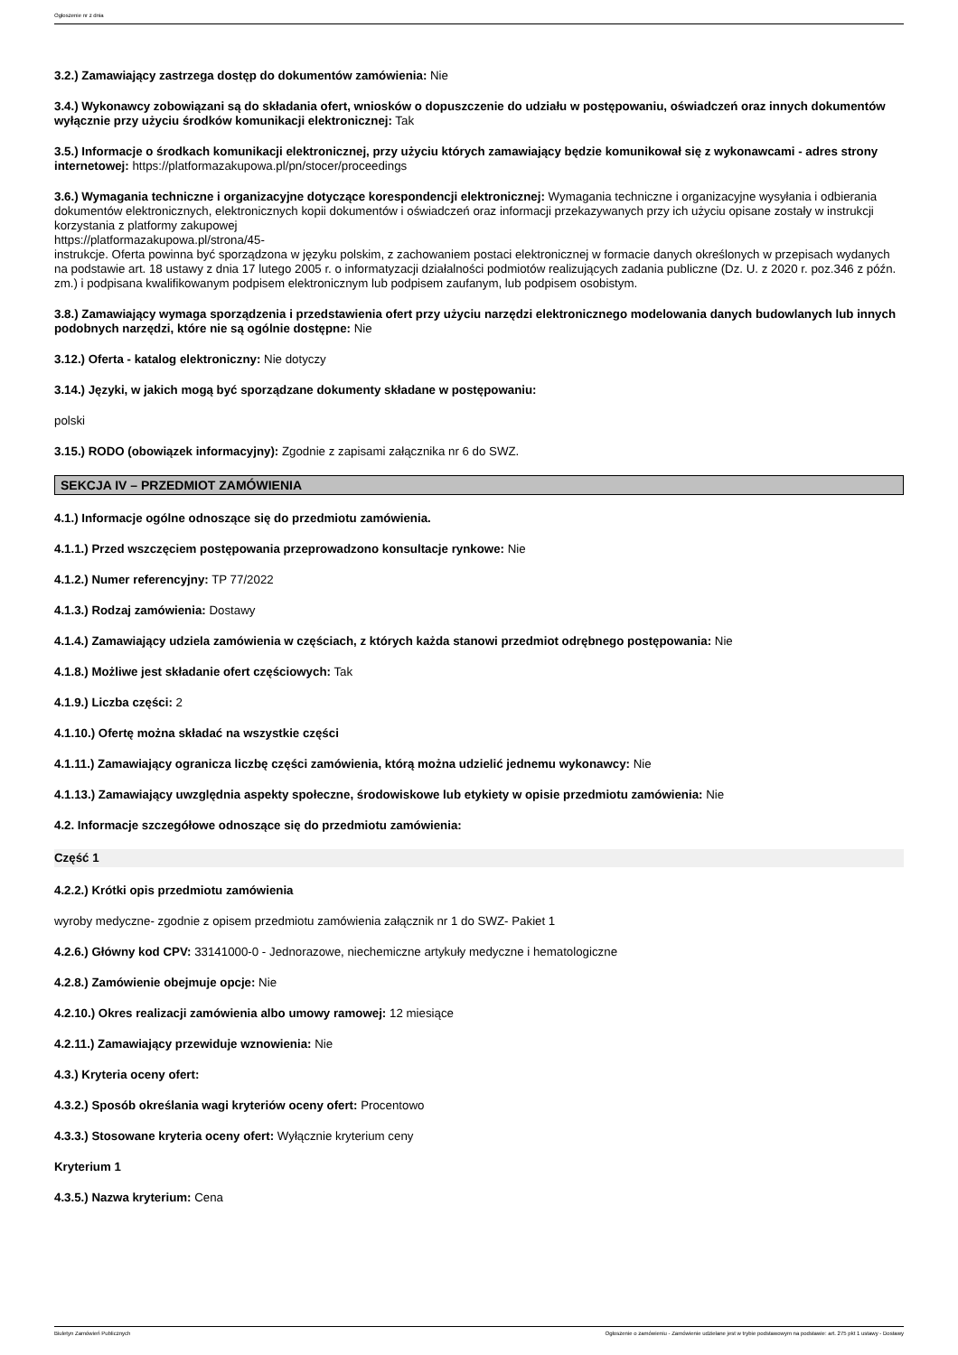Ogłoszenie nr z dnia
3.2.) Zamawiający zastrzega dostęp do dokumentów zamówienia: Nie
3.4.) Wykonawcy zobowiązani są do składania ofert, wniosków o dopuszczenie do udziału w postępowaniu, oświadczeń oraz innych dokumentów wyłącznie przy użyciu środków komunikacji elektronicznej: Tak
3.5.) Informacje o środkach komunikacji elektronicznej, przy użyciu których zamawiający będzie komunikował się z wykonawcami - adres strony internetowej: https://platformazakupowa.pl/pn/stocer/proceedings
3.6.) Wymagania techniczne i organizacyjne dotyczące korespondencji elektronicznej: Wymagania techniczne i organizacyjne wysyłania i odbierania dokumentów elektronicznych, elektronicznych kopii dokumentów i oświadczeń oraz informacji przekazywanych przy ich użyciu opisane zostały w instrukcji korzystania z platformy zakupowej
https://platformazakupowa.pl/strona/45-
instrukcje. Oferta powinna być sporządzona w języku polskim, z zachowaniem postaci elektronicznej w formacie danych określonych w przepisach wydanych na podstawie art. 18 ustawy z dnia 17 lutego 2005 r. o informatyzacji działalności podmiotów realizujących zadania publiczne (Dz. U. z 2020 r. poz.346 z późn. zm.) i podpisana kwalifikowanym podpisem elektronicznym lub podpisem zaufanym, lub podpisem osobistym.
3.8.) Zamawiający wymaga sporządzenia i przedstawienia ofert przy użyciu narzędzi elektronicznego modelowania danych budowlanych lub innych podobnych narzędzi, które nie są ogólnie dostępne: Nie
3.12.) Oferta - katalog elektroniczny: Nie dotyczy
3.14.) Języki, w jakich mogą być sporządzane dokumenty składane w postępowaniu:
polski
3.15.) RODO (obowiązek informacyjny): Zgodnie z zapisami załącznika nr 6 do SWZ.
SEKCJA IV – PRZEDMIOT ZAMÓWIENIA
4.1.) Informacje ogólne odnoszące się do przedmiotu zamówienia.
4.1.1.) Przed wszczęciem postępowania przeprowadzono konsultacje rynkowe: Nie
4.1.2.) Numer referencyjny: TP 77/2022
4.1.3.) Rodzaj zamówienia: Dostawy
4.1.4.) Zamawiający udziela zamówienia w częściach, z których każda stanowi przedmiot odrębnego postępowania: Nie
4.1.8.) Możliwe jest składanie ofert częściowych: Tak
4.1.9.) Liczba części: 2
4.1.10.) Ofertę można składać na wszystkie części
4.1.11.) Zamawiający ogranicza liczbę części zamówienia, którą można udzielić jednemu wykonawcy: Nie
4.1.13.) Zamawiający uwzględnia aspekty społeczne, środowiskowe lub etykiety w opisie przedmiotu zamówienia: Nie
4.2. Informacje szczegółowe odnoszące się do przedmiotu zamówienia:
Część 1
4.2.2.) Krótki opis przedmiotu zamówienia
wyroby medyczne- zgodnie z opisem przedmiotu zamówienia załącznik nr 1 do SWZ- Pakiet 1
4.2.6.) Główny kod CPV: 33141000-0 - Jednorazowe, niechemiczne artykuły medyczne i hematologiczne
4.2.8.) Zamówienie obejmuje opcje: Nie
4.2.10.) Okres realizacji zamówienia albo umowy ramowej: 12 miesiące
4.2.11.) Zamawiający przewiduje wznowienia: Nie
4.3.) Kryteria oceny ofert:
4.3.2.) Sposób określania wagi kryteriów oceny ofert: Procentowo
4.3.3.) Stosowane kryteria oceny ofert: Wyłącznie kryterium ceny
Kryterium 1
4.3.5.) Nazwa kryterium: Cena
Biuletyn Zamówień Publicznych Ogłoszenie o zamówieniu - Zamówienie udzielane jest w trybie podstawowym na podstawie: art. 275 pkt 1 ustawy - Dostawy